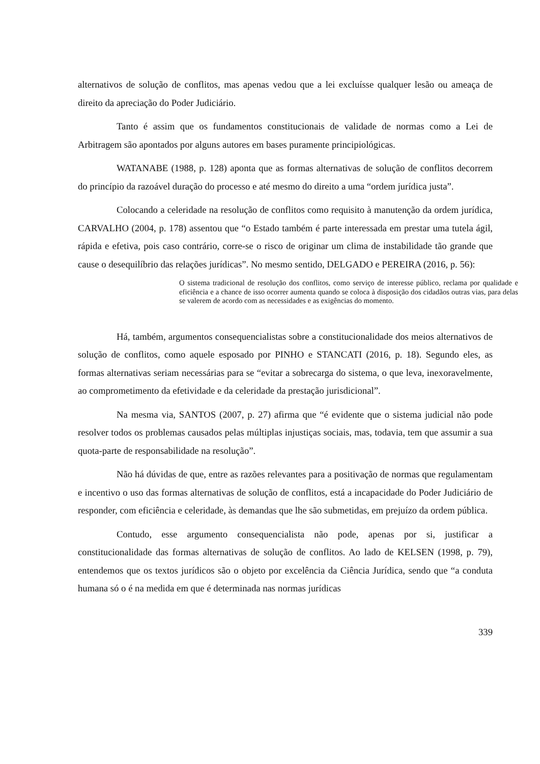alternativos de solução de conflitos, mas apenas vedou que a lei excluísse qualquer lesão ou ameaça de direito da apreciação do Poder Judiciário.
Tanto é assim que os fundamentos constitucionais de validade de normas como a Lei de Arbitragem são apontados por alguns autores em bases puramente principiológicas.
WATANABE (1988, p. 128) aponta que as formas alternativas de solução de conflitos decorrem do princípio da razoável duração do processo e até mesmo do direito a uma “ordem jurídica justa”.
Colocando a celeridade na resolução de conflitos como requisito à manutenção da ordem jurídica, CARVALHO (2004, p. 178) assentou que “o Estado também é parte interessada em prestar uma tutela ágil, rápida e efetiva, pois caso contrário, corre-se o risco de originar um clima de instabilidade tão grande que cause o desequilíbrio das relações jurídicas”. No mesmo sentido, DELGADO e PEREIRA (2016, p. 56):
O sistema tradicional de resolução dos conflitos, como serviço de interesse público, reclama por qualidade e eficiência e a chance de isso ocorrer aumenta quando se coloca à disposição dos cidadãos outras vias, para delas se valerem de acordo com as necessidades e as exigências do momento.
Há, também, argumentos consequencialistas sobre a constitucionalidade dos meios alternativos de solução de conflitos, como aquele esposado por PINHO e STANCATI (2016, p. 18). Segundo eles, as formas alternativas seriam necessárias para se “evitar a sobrecarga do sistema, o que leva, inexoravelmente, ao comprometimento da efetividade e da celeridade da prestação jurisdicional”.
Na mesma via, SANTOS (2007, p. 27) afirma que “é evidente que o sistema judicial não pode resolver todos os problemas causados pelas múltiplas injustiças sociais, mas, todavia, tem que assumir a sua quota-parte de responsabilidade na resolução”.
Não há dúvidas de que, entre as razões relevantes para a positivação de normas que regulamentam e incentivo o uso das formas alternativas de solução de conflitos, está a incapacidade do Poder Judiciário de responder, com eficiência e celeridade, às demandas que lhe são submetidas, em prejuízo da ordem pública.
Contudo, esse argumento consequencialista não pode, apenas por si, justificar a constitucionalidade das formas alternativas de solução de conflitos. Ao lado de KELSEN (1998, p. 79), entendemos que os textos jurídicos são o objeto por excelência da Ciência Jurídica, sendo que “a conduta humana só o é na medida em que é determinada nas normas jurídicas
339